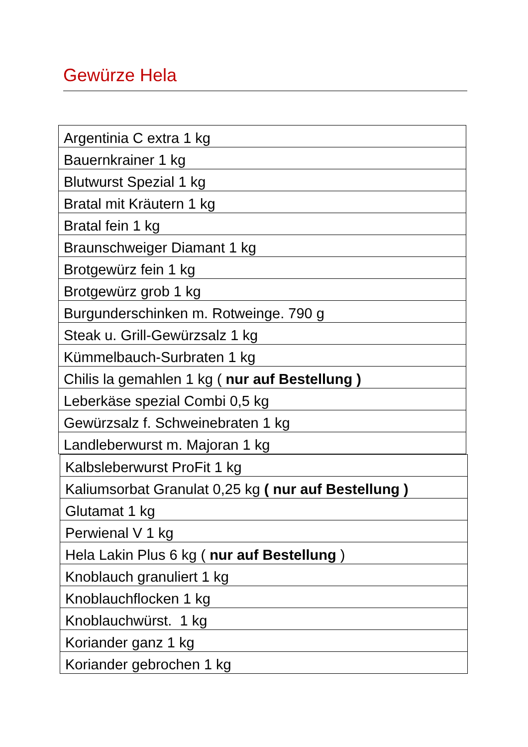Gewürze Hela
| Argentinia C extra 1 kg |
| Bauernkrainer 1 kg |
| Blutwurst Spezial 1 kg |
| Bratal mit Kräutern 1 kg |
| Bratal fein 1 kg |
| Braunschweiger Diamant 1 kg |
| Brotgewürz fein 1 kg |
| Brotgewürz grob 1 kg |
| Burgunderschinken m. Rotweinge. 790 g |
| Steak u. Grill-Gewürzsalz 1 kg |
| Kümmelbauch-Surbraten 1 kg |
| Chilis la gemahlen 1 kg ( nur auf Bestellung ) |
| Leberkäse spezial Combi 0,5 kg |
| Gewürzsalz f. Schweinebraten 1 kg |
| Landleberwurst m. Majoran 1 kg |
| Kalbsleberwurst ProFit 1 kg |
| Kaliumsorbat Granulat 0,25 kg ( nur auf Bestellung ) |
| Glutamat 1 kg |
| Perwienal V 1 kg |
| Hela Lakin Plus 6 kg ( nur auf Bestellung ) |
| Knoblauch granuliert 1 kg |
| Knoblauchflocken 1 kg |
| Knoblauchwürst. 1 kg |
| Koriander ganz 1 kg |
| Koriander gebrochen 1 kg |